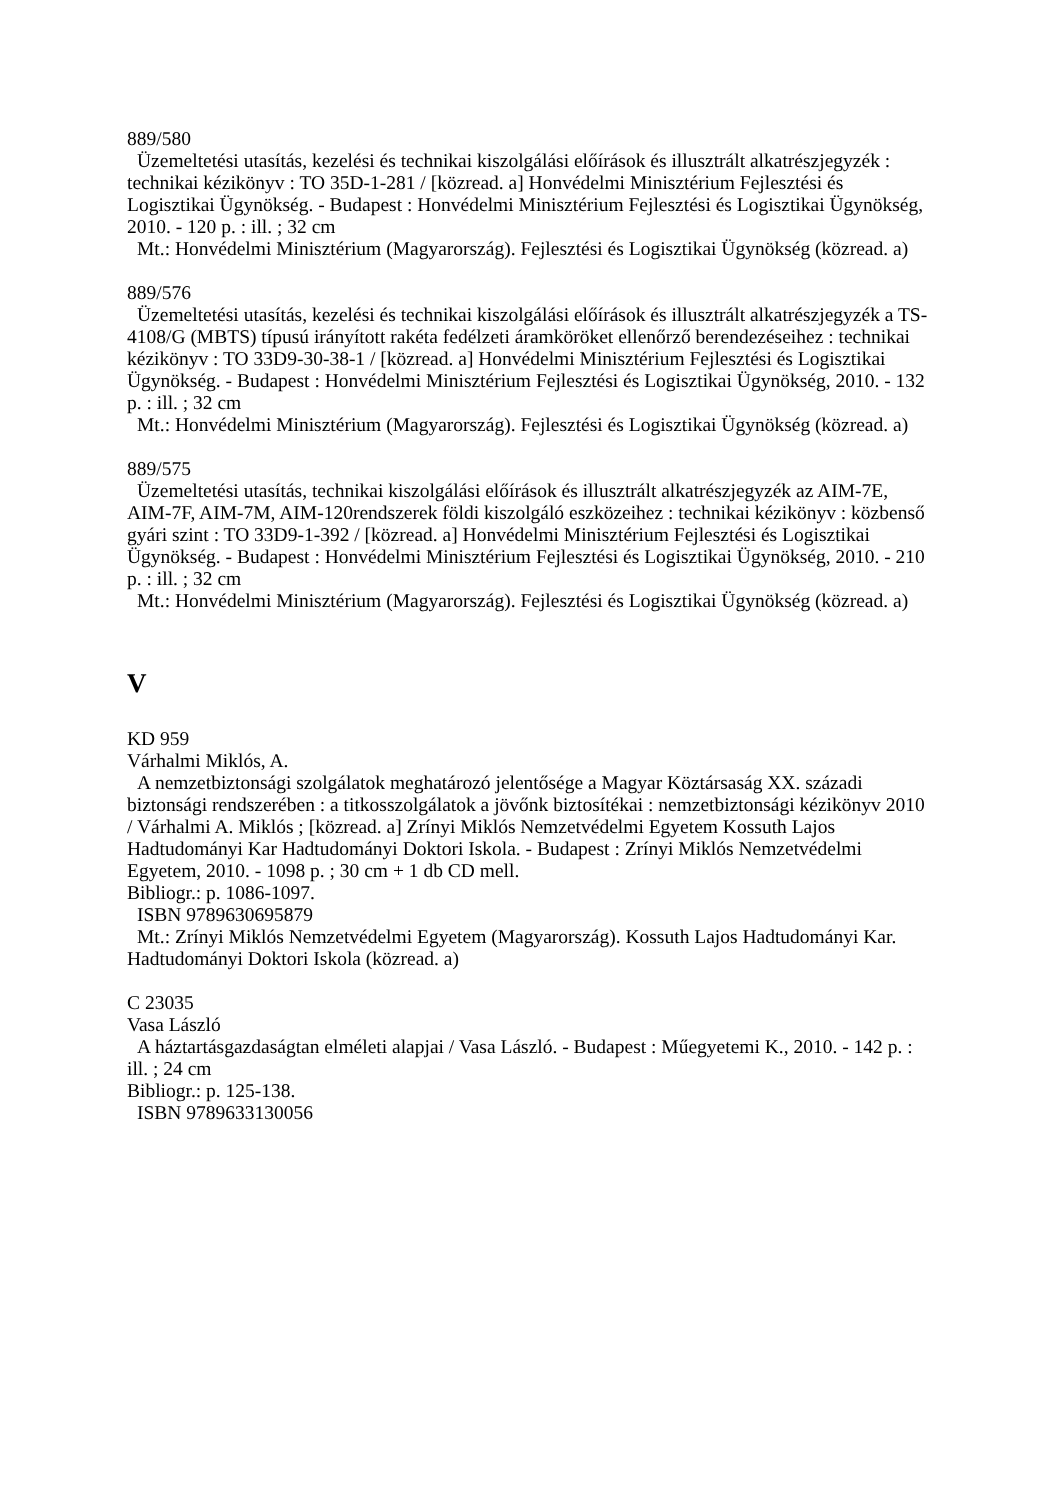889/580
Üzemeltetési utasítás, kezelési és technikai kiszolgálási előírások és illusztrált alkatrészjegy­zék : technikai kézikönyv : TO 35D-1-281 / [közread. a] Honvédelmi Minisztérium Fejleszté­si és Logisztikai Ügynökség. - Budapest : Honvédelmi Minisztérium Fejlesztési és Logisztikai Ügynökség, 2010. - 120 p. : ill. ; 32 cm
Mt.: Honvédelmi Minisztérium (Magyarország). Fejlesztési és Logisztikai Ügynökség (köz­read. a)
889/576
Üzemeltetési utasítás, kezelési és technikai kiszolgálási előírások és illusztrált alkatrészjegy­zék a TS-4108/G (MBTS) típusú irányított rakéta fedélzeti áramköröket ellenőrző berendezé­seihez : technikai kézikönyv : TO 33D9-30-38-1 / [közread. a] Honvédelmi Minisztérium Fej­lesztési és Logisztikai Ügynökség. - Budapest : Honvédelmi Minisztérium Fejlesztési és Lo­gisztikai Ügynökség, 2010. - 132 p. : ill. ; 32 cm
Mt.: Honvédelmi Minisztérium (Magyarország). Fejlesztési és Logisztikai Ügynökség (köz­read. a)
889/575
Üzemeltetési utasítás, technikai kiszolgálási előírások és illusztrált alkatrészjegyzék az AIM-7E, AIM-7F, AIM-7M, AIM-120rendszerek földi kiszolgáló eszközeihez : technikai kézi­könyv : közbenső gyári szint : TO 33D9-1-392 / [közread. a] Honvédelmi Minisztérium Fej­lesztési és Logisztikai Ügynökség. - Budapest : Honvédelmi Minisztérium Fejlesztési és Lo­gisztikai Ügynökség, 2010. - 210 p. : ill. ; 32 cm
Mt.: Honvédelmi Minisztérium (Magyarország). Fejlesztési és Logisztikai Ügynökség (köz­read. a)
V
KD 959
Várhalmi Miklós, A.
A nemzetbiztonsági szolgálatok meghatározó jelentősége a Magyar Köztársaság XX. századi biztonsági rendszerében : a titkosszolgálatok a jövőnk biztosítékai : nemzetbiztonsági kézi­könyv 2010 / Várhalmi A. Miklós ; [közread. a] Zrínyi Miklós Nemzetvédelmi Egyetem Kos­suth Lajos Hadtudományi Kar Hadtudományi Doktori Iskola. - Budapest : Zrínyi Miklós Nemzetvédelmi Egyetem, 2010. - 1098 p. ; 30 cm + 1 db CD mell.
Bibliogr.: p. 1086-1097.
ISBN 9789630695879
Mt.: Zrínyi Miklós Nemzetvédelmi Egyetem (Magyarország). Kossuth Lajos Hadtudományi Kar. Hadtudományi Doktori Iskola (közread. a)
C 23035
Vasa László
A háztartásgazdaságtan elméleti alapjai / Vasa László. - Budapest : Műegyetemi K., 2010. - 142 p. : ill. ; 24 cm
Bibliogr.: p. 125-138.
ISBN 9789633130056